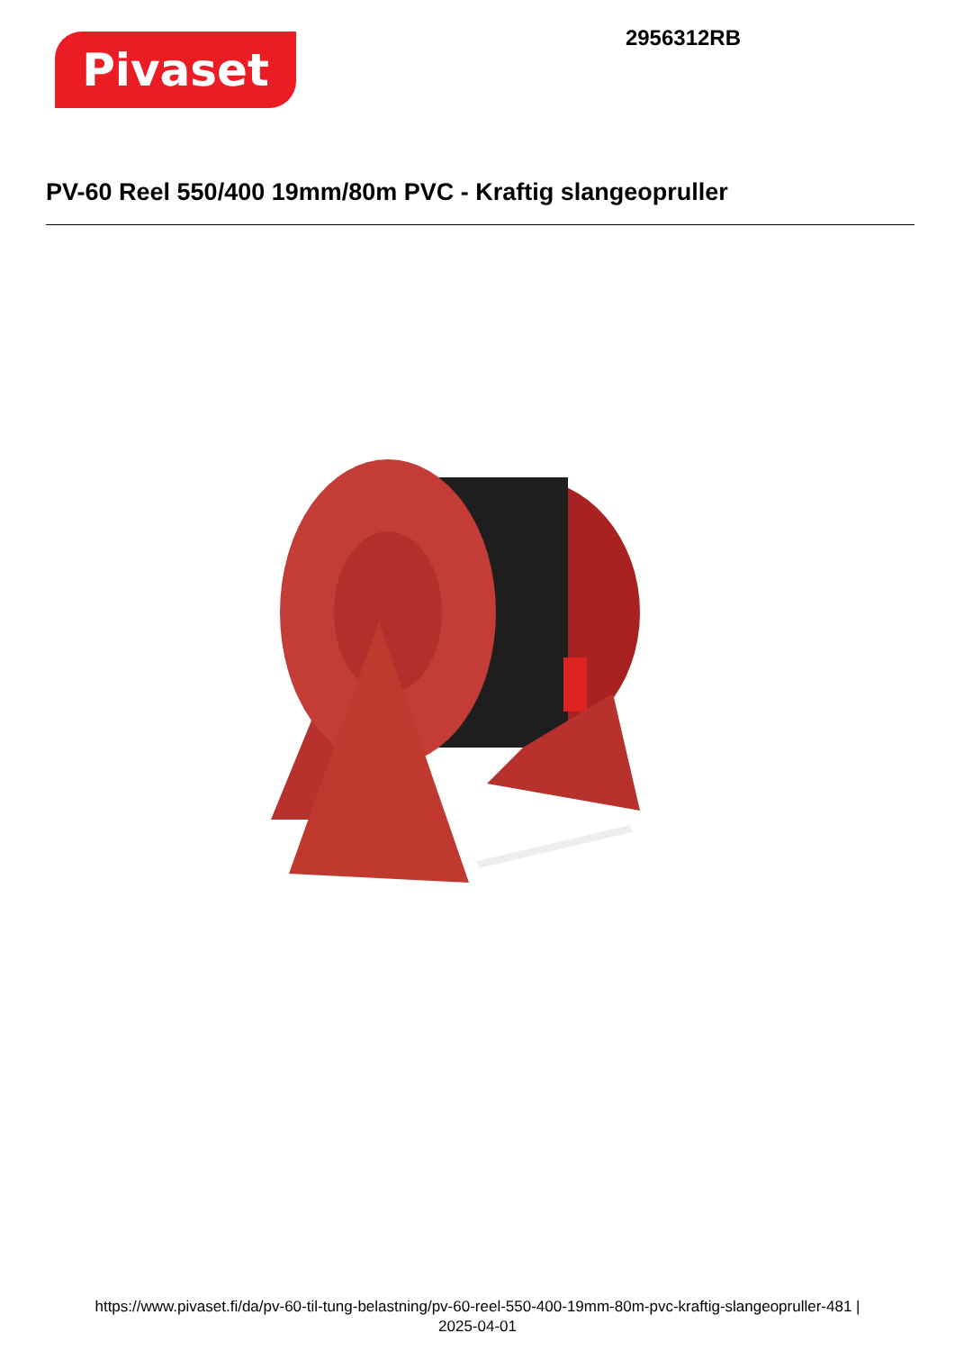Pivaset
2956312RB
PV-60 Reel 550/400 19mm/80m PVC - Kraftig slangeopruller
https://www.pivaset.fi/da/pv-60-til-tung-belastning/pv-60-reel-550-400-19mm-80m-pvc-kraftig-slangeopruller-481 |
2025-04-01